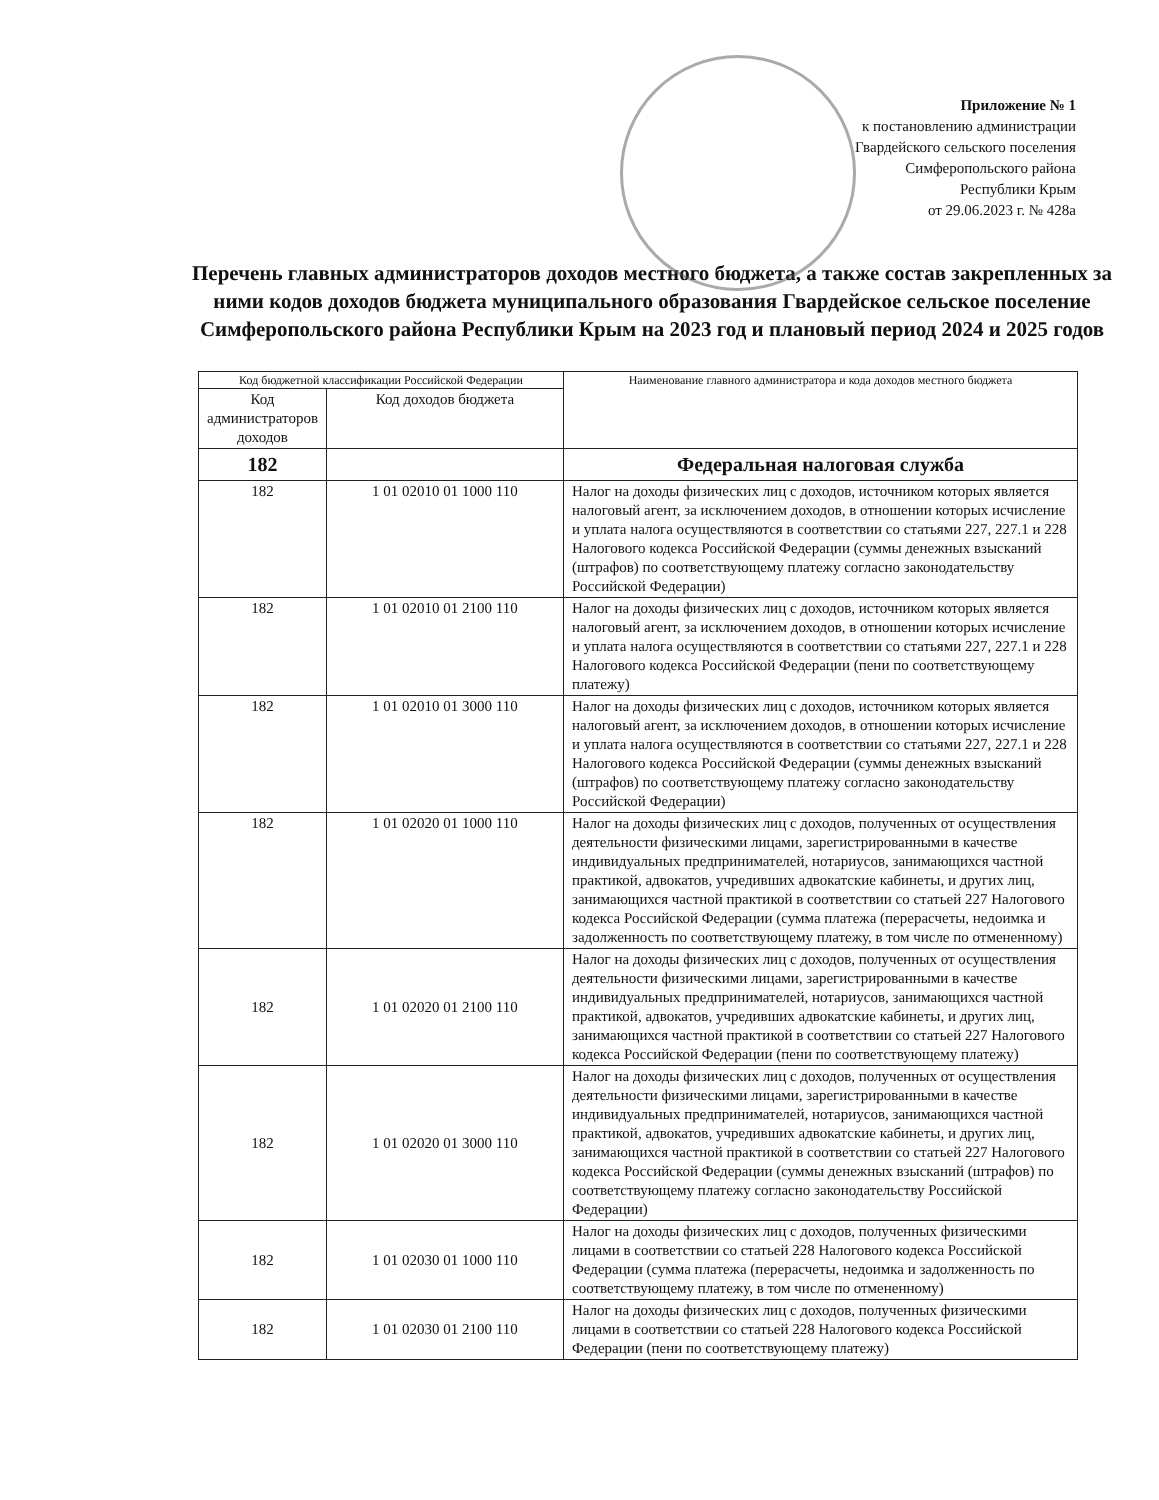Приложение № 1
к постановлению администрации
Гвардейского сельского поселения
Симферопольского района
Республики Крым
от 29.06.2023 г. № 428а
Перечень главных администраторов доходов местного бюджета, а также состав закрепленных за ними кодов доходов бюджета муниципального образования Гвардейское сельское поселение Симферопольского района Республики Крым на 2023 год и плановый период 2024 и 2025 годов
| Код бюджетной классификации Российской Федерации | | Наименование главного администратора и кода доходов местного бюджета |
| --- | --- | --- |
| Код администраторов доходов | Код доходов бюджета | |
| 182 | | Федеральная налоговая служба |
| 182 | 1 01 02010 01 1000 110 | Налог на доходы физических лиц с доходов, источником которых является налоговый агент, за исключением доходов, в отношении которых исчисление и уплата налога осуществляются в соответствии со статьями 227, 227.1 и 228 Налогового кодекса Российской Федерации (суммы денежных взысканий (штрафов) по соответствующему платежу согласно законодательству Российской Федерации) |
| 182 | 1 01 02010 01 2100 110 | Налог на доходы физических лиц с доходов, источником которых является налоговый агент, за исключением доходов, в отношении которых исчисление и уплата налога осуществляются в соответствии со статьями 227, 227.1 и 228 Налогового кодекса Российской Федерации (пени по соответствующему платежу) |
| 182 | 1 01 02010 01 3000 110 | Налог на доходы физических лиц с доходов, источником которых является налоговый агент, за исключением доходов, в отношении которых исчисление и уплата налога осуществляются в соответствии со статьями 227, 227.1 и 228 Налогового кодекса Российской Федерации (суммы денежных взысканий (штрафов) по соответствующему платежу согласно законодательству Российской Федерации) |
| 182 | 1 01 02020 01 1000 110 | Налог на доходы физических лиц с доходов, полученных от осуществления деятельности физическими лицами, зарегистрированными в качестве индивидуальных предпринимателей, нотариусов, занимающихся частной практикой, адвокатов, учредивших адвокатские кабинеты, и других лиц, занимающихся частной практикой в соответствии со статьей 227 Налогового кодекса Российской Федерации (сумма платежа (перерасчеты, недоимка и задолженность по соответствующему платежу, в том числе по отмененному) |
| 182 | 1 01 02020 01 2100 110 | Налог на доходы физических лиц с доходов, полученных от осуществления деятельности физическими лицами, зарегистрированными в качестве индивидуальных предпринимателей, нотариусов, занимающихся частной практикой, адвокатов, учредивших адвокатские кабинеты, и других лиц, занимающихся частной практикой в соответствии со статьей 227 Налогового кодекса Российской Федерации (пени по соответствующему платежу) |
| 182 | 1 01 02020 01 3000 110 | Налог на доходы физических лиц с доходов, полученных от осуществления деятельности физическими лицами, зарегистрированными в качестве индивидуальных предпринимателей, нотариусов, занимающихся частной практикой, адвокатов, учредивших адвокатские кабинеты, и других лиц, занимающихся частной практикой в соответствии со статьей 227 Налогового кодекса Российской Федерации (суммы денежных взысканий (штрафов) по соответствующему платежу согласно законодательству Российской Федерации) |
| 182 | 1 01 02030 01 1000 110 | Налог на доходы физических лиц с доходов, полученных физическими лицами в соответствии со статьей 228 Налогового кодекса Российской Федерации (сумма платежа (перерасчеты, недоимка и задолженность по соответствующему платежу, в том числе по отмененному) |
| 182 | 1 01 02030 01 2100 110 | Налог на доходы физических лиц с доходов, полученных физическими лицами в соответствии со статьей 228 Налогового кодекса Российской Федерации (пени по соответствующему платежу) |